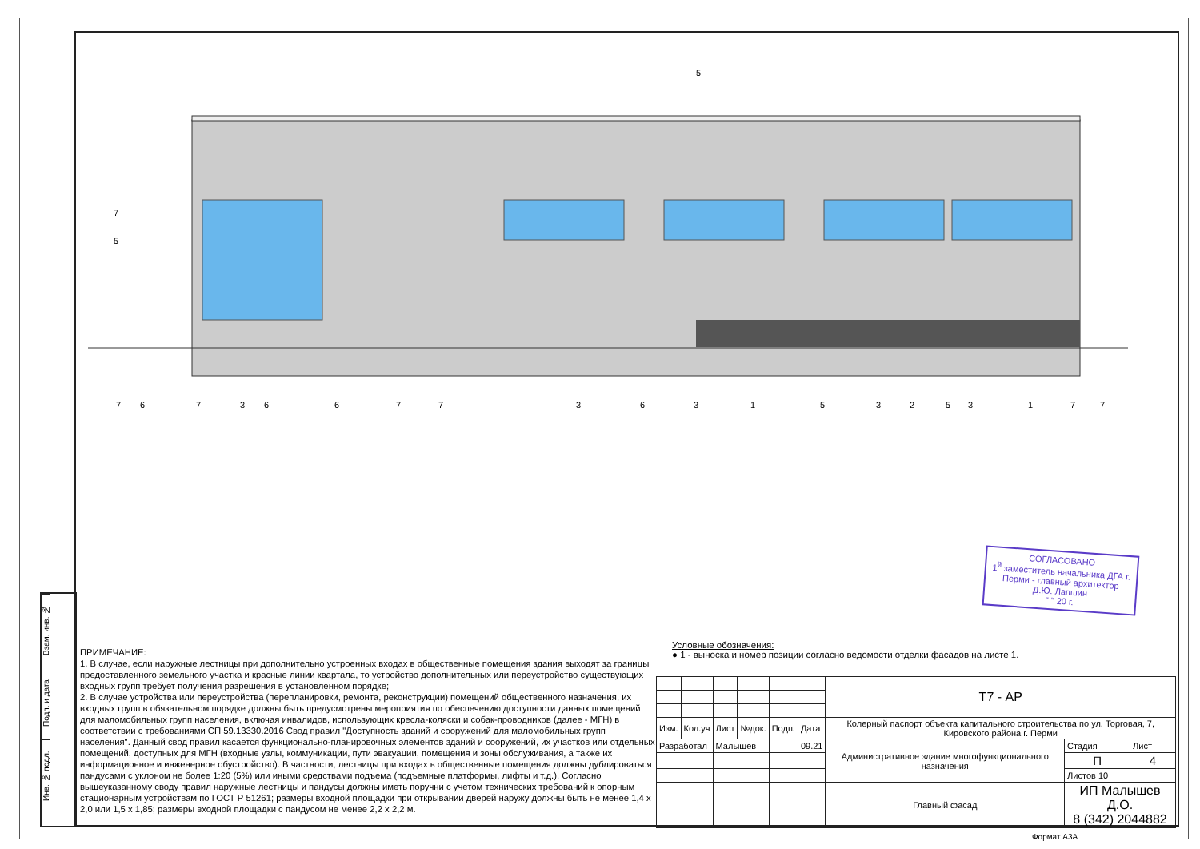Взам. инв. №
Подп. и дата
Инв. № подл.
7
6
7
3
6
6
7
7
3
6
3
1
5
3
2
5
3
1
7
7
5
7
5
СОГЛАСОВАНО
1<sup>й</sup> заместитель начальника ДГА г. Перми - главный архитектор
Д.Ю. Лапшин
" " 20 г.
ПРИМЕЧАНИЕ:
1. В случае, если наружные лестницы при дополнительно устроенных входах в общественные помещения здания выходят за границы предоставленного земельного участка и красные линии квартала, то устройство дополнительных или переустройство существующих входных групп требует получения разрешения в установленном порядке;
2. В случае устройства или переустройства (перепланировки, ремонта, реконструкции) помещений общественного назначения, их входных групп в обязательном порядке должны быть предусмотрены мероприятия по обеспечению доступности данных помещений для маломобильных групп населения, включая инвалидов, использующих кресла-коляски и собак-проводников (далее - МГН) в соответствии с требованиями СП 59.13330.2016 Свод правил "Доступность зданий и сооружений для маломобильных групп населения". Данный свод правил касается функционально-планировочных элементов зданий и сооружений, их участков или отдельных помещений, доступных для МГН (входные узлы, коммуникации, пути эвакуации, помещения и зоны обслуживания, а также их информационное и инженерное обустройство). В частности, лестницы при входах в общественные помещения должны дублироваться пандусами с уклоном не более 1:20 (5%) или иными средствами подъема (подъемные платформы, лифты и т.д.). Согласно вышеуказанному своду правил наружные лестницы и пандусы должны иметь поручни с учетом технических требований к опорным стационарным устройствам по ГОСТ Р 51261; размеры входной площадки при открывании дверей наружу должны быть не менее 1,4 х 2,0 или 1,5 х 1,85; размеры входной площадки с пандусом не менее 2,2 х 2,2 м.
Условные обозначения:
● 1 - выноска и номер позиции согласно ведомости отделки фасадов на листе 1.
| | | | | | | Т7 - АР | | |
| Изм. | Кол.уч | Лист | №док. | Подп. | Дата | Колерный паспорт объекта капитального строительства по ул. Торговая, 7, Кировского района г. Перми | | |
| Разработал | | Малышев | | | 09.21 | Административное здание многофункционального назначения | Стадия | Лист |
| | | | | | | | П | 4 |
| | | | | | | | Листов 10 | |
| | | | | | | Главный фасад | ИП Малышев Д.О. 8 (342) 2044882 | |
Формат А3А